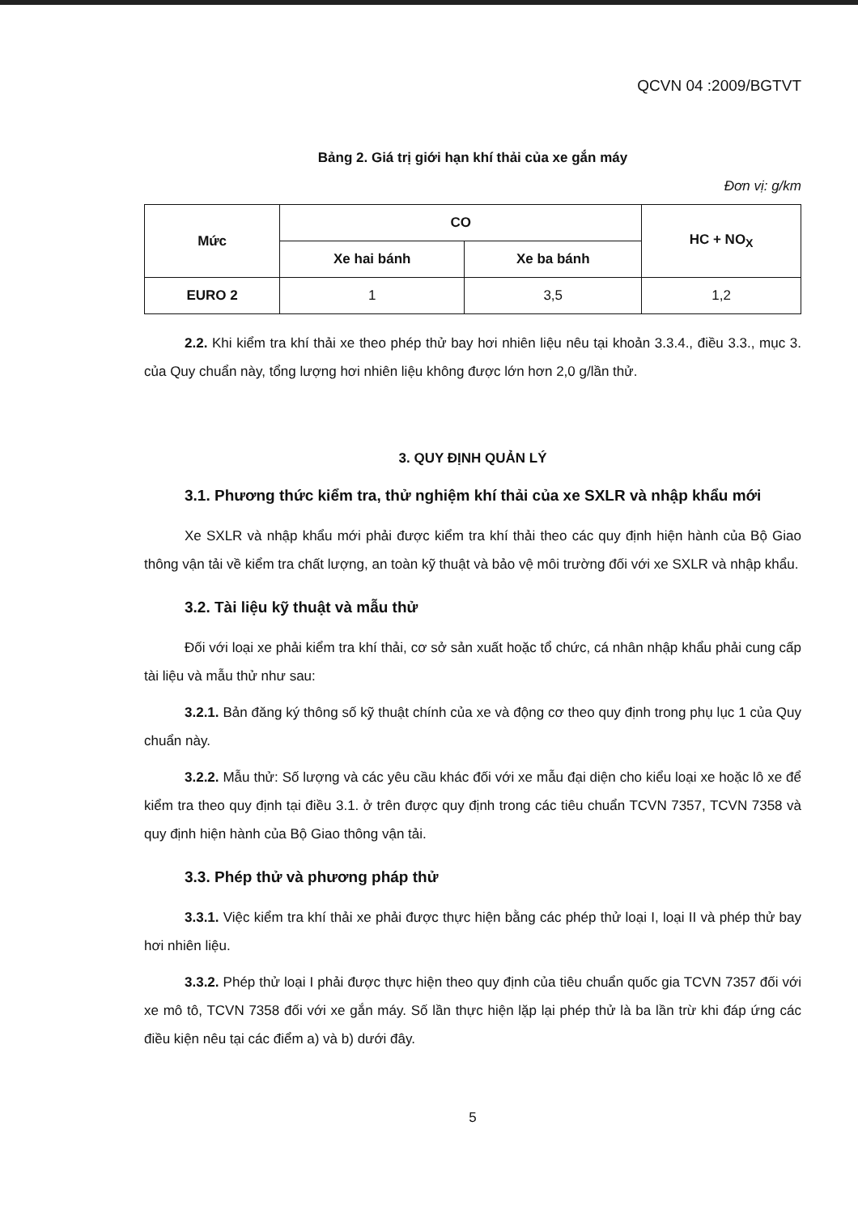QCVN 04 :2009/BGTVT
Bảng 2. Giá trị giới hạn khí thải của xe gắn máy
Đơn vị: g/km
| Mức | CO | | HC + NO<sub>X</sub> |
| --- | --- | --- | --- |
| | Xe hai bánh | Xe ba bánh | |
| EURO 2 | 1 | 3,5 | 1,2 |
2.2. Khi kiểm tra khí thải xe theo phép thử bay hơi nhiên liệu nêu tại khoản 3.3.4., điều 3.3., mục 3. của Quy chuẩn này, tổng lượng hơi nhiên liệu không được lớn hơn 2,0 g/lần thử.
3. QUY ĐỊNH QUẢN LÝ
3.1. Phương thức kiểm tra, thử nghiệm khí thải của xe SXLR và nhập khẩu mới
Xe SXLR và nhập khẩu mới phải được kiểm tra khí thải theo các quy định hiện hành của Bộ Giao thông vận tải về kiểm tra chất lượng, an toàn kỹ thuật và bảo vệ môi trường đối với xe SXLR và nhập khẩu.
3.2. Tài liệu kỹ thuật và mẫu thử
Đối với loại xe phải kiểm tra khí thải, cơ sở sản xuất hoặc tổ chức, cá nhân nhập khẩu phải cung cấp tài liệu và mẫu thử như sau:
3.2.1. Bản đăng ký thông số kỹ thuật chính của xe và động cơ theo quy định trong phụ lục 1 của Quy chuẩn này.
3.2.2. Mẫu thử: Số lượng và các yêu cầu khác đối với xe mẫu đại diện cho kiểu loại xe hoặc lô xe để kiểm tra theo quy định tại điều 3.1. ở trên được quy định trong các tiêu chuẩn TCVN 7357, TCVN 7358 và quy định hiện hành của Bộ Giao thông vận tải.
3.3. Phép thử và phương pháp thử
3.3.1. Việc kiểm tra khí thải xe phải được thực hiện bằng các phép thử loại I, loại II và phép thử bay hơi nhiên liệu.
3.3.2. Phép thử loại I phải được thực hiện theo quy định của tiêu chuẩn quốc gia TCVN 7357 đối với xe mô tô, TCVN 7358 đối với xe gắn máy. Số lần thực hiện lặp lại phép thử là ba lần trừ khi đáp ứng các điều kiện nêu tại các điểm a) và b) dưới đây.
5